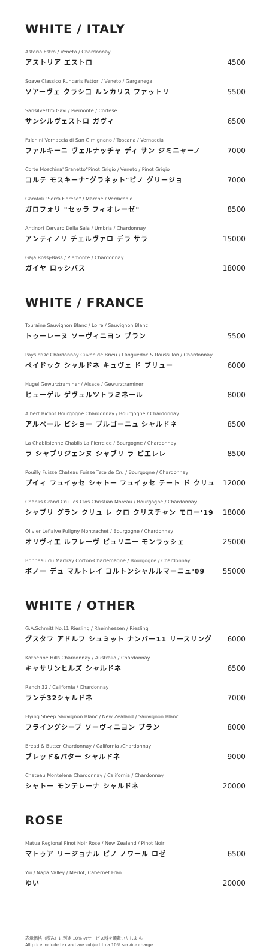WHITE / ITALY
Astoria Estro / Veneto / Chardonnay
アストリア エストロ
4500
Soave Classico Runcaris Fattori / Veneto / Garganega
ソアーヴェ クラシコ ルンカリス ファットリ
5500
Sansilvestro Gavi / Piemonte / Cortese
サンシルヴェストロ ガヴィ
6500
Falchini Vernaccia di San Gimignano / Toscana / Vernaccia
ファルキーニ ヴェルナッチャ ディ サン ジミニャーノ
7000
Corte Moschina"Granetto"Pinot Grigio / Veneto / Pinot Grigio
コルテ モスキーナ"グラネット"ピノ グリージョ
7000
Garofoli "Serra Fiorese" / Marche / Verdicchio
ガロフォリ "セッラ フィオレーゼ"
8500
Antinori Cervaro Della Sala / Umbria / Chardonnay
アンティノリ チェルヴァロ デラ サラ
15000
Gaja Rossj-Bass / Piemonte / Chardonnay
ガイヤ ロッシバス
18000
WHITE / FRANCE
Touraine Sauvignon Blanc / Loire / Sauvignon Blanc
トゥーレーヌ ソーヴィニヨン ブラン
5500
Pays d'Oc Chardonnay Cuvee de Brieu / Languedoc & Roussillon / Chardonnay
ペイドック シャルドネ キュヴェ ド ブリュー
6000
Hugel Gewurztraminer / Alsace / Gewurztraminer
ヒューゲル ゲヴュルツトラミネール
8000
Albert Bichot Bourgogne Chardonnay / Bourgogne / Chardonnay
アルベール ビショー ブルゴーニュ シャルドネ
8500
La Chablisienne Chablis La Pierrelee / Bourgogne / Chardonnay
ラ シャブリジェンヌ シャブリ ラ ピエレレ
8500
Pouilly Fuisse Chateau Fuisse Tete de Cru / Bourgogne / Chardonnay
プイィ フュイッセ シャトー フュイッセ テート ド クリュ
12000
Chablis Grand Cru Les Clos Christian Moreau / Bourgogne / Chardonnay
シャブリ グラン クリュ レ クロ クリスチャン モロー'19
18000
Olivier Leflaive Puligny Montrachet / Bourgogne / Chardonnay
オリヴィエ ルフレーヴ ピュリニー モンラッシェ
25000
Bonneau du Martray Corton-Charlemagne / Bourgogne / Chardonnay
ボノー デュ マルトレイ コルトンシャルルマーニュ'09
55000
WHITE / OTHER
G.A.Schmitt No.11 Riesling / Rheinhessen / Riesling
グスタフ アドルフ シュミット ナンバー11 リースリング
6000
Katherine Hills Chardonnay / Australia / Chardonnay
キャサリンヒルズ シャルドネ
6500
Ranch 32 / California / Chardonnay
ランチ32シャルドネ
7000
Flying Sheep Sauvignon Blanc / New Zealand / Sauvignon Blanc
フライングシープ ソーヴィニヨン ブラン
8000
Bread & Butter Chardonnay / California /Chardonnay
ブレッド&バター シャルドネ
9000
Chateau Montelena Chardonnay / California / Chardonnay
シャトー モンテレーナ シャルドネ
20000
ROSE
Matua Regional Pinot Noir Rose / New Zealand / Pinot Noir
マトゥア リージョナル ピノ ノワール ロゼ
6500
Yui / Napa Valley / Merlot, Cabernet Fran
ゆい
20000
表示価格（税込）に別途 10% のサービス料を頂戴いたします。
All price include tax and are subject to a 10% service charge.